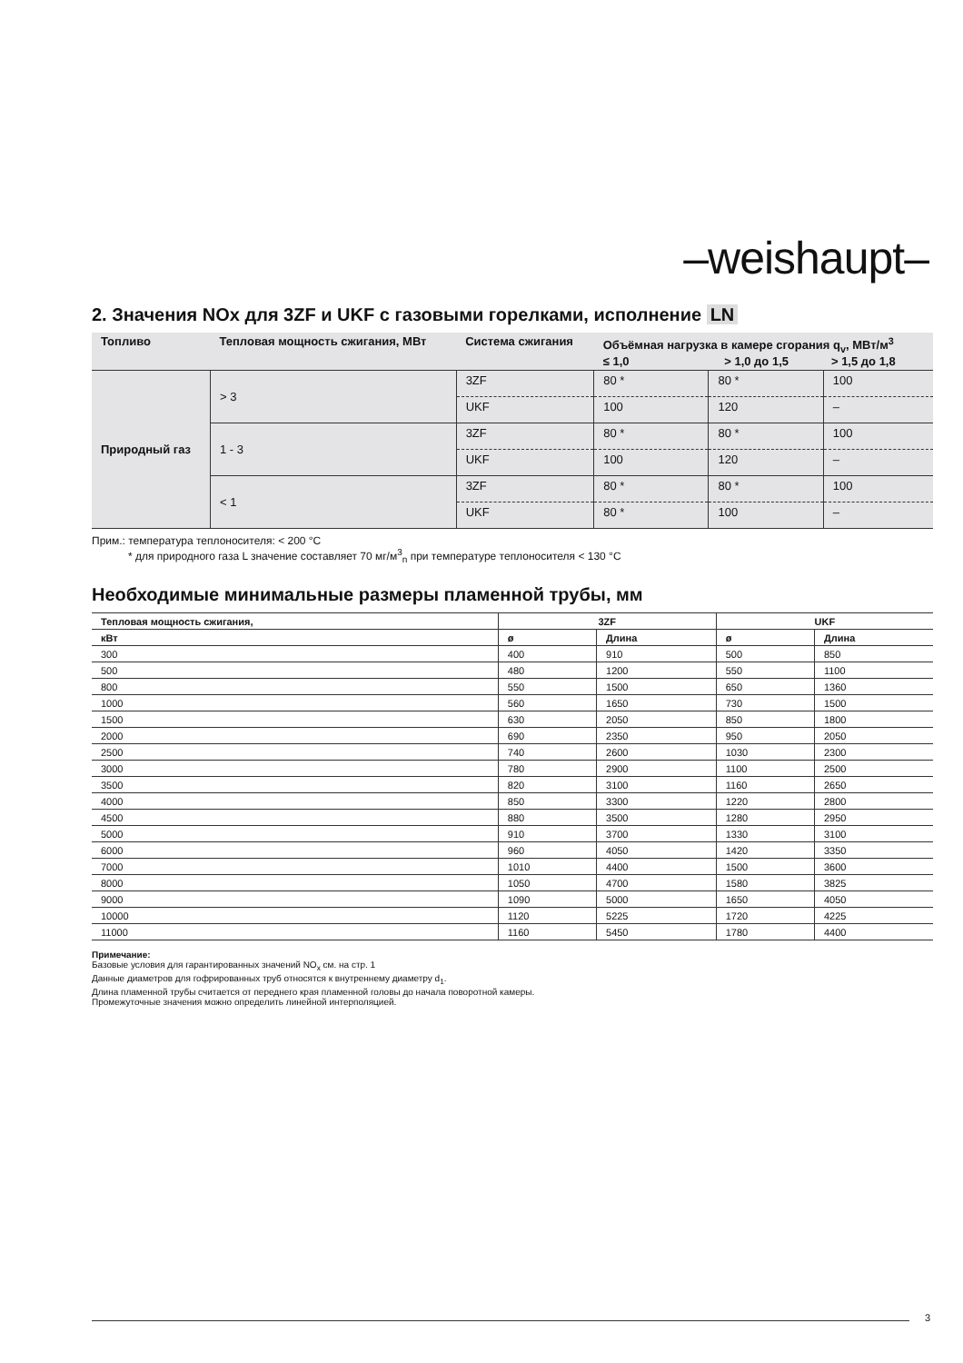–weishaupt–
2. Значения NOx для 3ZF и UKF с газовыми горелками, исполнение LN
| Топливо | Тепловая мощность сжигания, МВт | Система сжигания | Объёмная нагрузка в камере сгорания q<sub>v</sub>, МВт/м<sup>3</sup> ≤ 1,0 > 1,0 до 1,5 > 1,5 до 1,8 | | |
| --- | --- | --- | --- | --- | --- |
| Природный газ | > 3 | 3ZF | 80 * | 80 * | 100 |
| | | UKF | 100 | 120 | – |
| | 1 - 3 | 3ZF | 80 * | 80 * | 100 |
| | | UKF | 100 | 120 | – |
| | < 1 | 3ZF | 80 * | 80 * | 100 |
| | | UKF | 80 * | 100 | – |
Прим.: температура теплоносителя: < 200 °C
* для природного газа L значение составляет 70 мг/м<sup>3</sup><sub>n</sub> при температуре теплоносителя < 130 °C
Необходимые минимальные размеры пламенной трубы, мм
| Тепловая мощность сжигания, | 3ZF | | UKF | |
| --- | --- | --- | --- | --- |
| кВт | ø | Длина | ø | Длина |
| 300 | 400 | 910 | 500 | 850 |
| 500 | 480 | 1200 | 550 | 1100 |
| 800 | 550 | 1500 | 650 | 1360 |
| 1000 | 560 | 1650 | 730 | 1500 |
| 1500 | 630 | 2050 | 850 | 1800 |
| 2000 | 690 | 2350 | 950 | 2050 |
| 2500 | 740 | 2600 | 1030 | 2300 |
| 3000 | 780 | 2900 | 1100 | 2500 |
| 3500 | 820 | 3100 | 1160 | 2650 |
| 4000 | 850 | 3300 | 1220 | 2800 |
| 4500 | 880 | 3500 | 1280 | 2950 |
| 5000 | 910 | 3700 | 1330 | 3100 |
| 6000 | 960 | 4050 | 1420 | 3350 |
| 7000 | 1010 | 4400 | 1500 | 3600 |
| 8000 | 1050 | 4700 | 1580 | 3825 |
| 9000 | 1090 | 5000 | 1650 | 4050 |
| 10000 | 1120 | 5225 | 1720 | 4225 |
| 11000 | 1160 | 5450 | 1780 | 4400 |
Примечание:
Базовые условия для гарантированных значений NO<sub>x</sub> см. на стр. 1
Данные диаметров для гофрированных труб относятся к внутреннему диаметру d<sub>1</sub>.
Длина пламенной трубы считается от переднего края пламенной головы до начала поворотной камеры.
Промежуточные значения можно определить линейной интерполяцией.
3